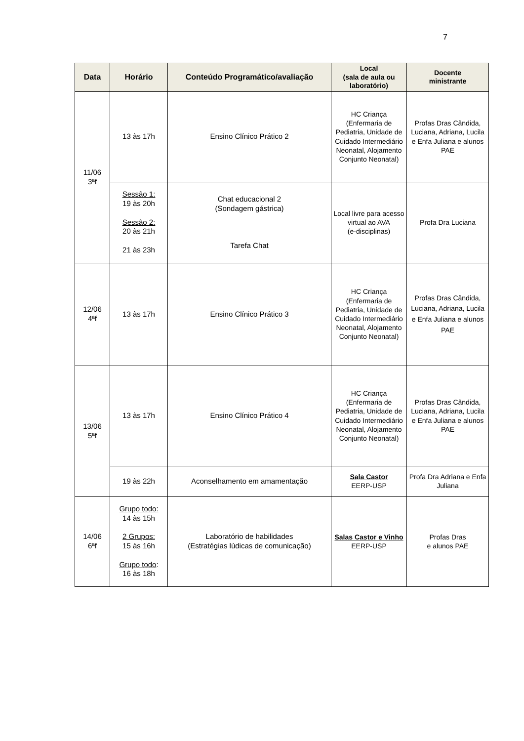7
| Data | Horário | Conteúdo Programático/avaliação | Local (sala de aula ou laboratório) | Docente ministrante |
| --- | --- | --- | --- | --- |
| 11/06 3ªf | 13 às 17h | Ensino Clínico Prático 2 | HC Criança (Enfermaria de Pediatria, Unidade de Cuidado Intermediário Neonatal, Alojamento Conjunto Neonatal) | Profas Dras Cândida, Luciana, Adriana, Lucila e Enfa Juliana e alunos PAE |
| | Sessão 1: 19 às 20h Sessão 2: 20 às 21h 21 às 23h | Chat educacional 2 (Sondagem gástrica) Tarefa Chat | Local livre para acesso virtual ao AVA (e-disciplinas) | Profa Dra Luciana |
| 12/06 4ªf | 13 às 17h | Ensino Clínico Prático 3 | HC Criança (Enfermaria de Pediatria, Unidade de Cuidado Intermediário Neonatal, Alojamento Conjunto Neonatal) | Profas Dras Cândida, Luciana, Adriana, Lucila e Enfa Juliana e alunos PAE |
| 13/06 5ªf | 13 às 17h | Ensino Clínico Prático 4 | HC Criança (Enfermaria de Pediatria, Unidade de Cuidado Intermediário Neonatal, Alojamento Conjunto Neonatal) | Profas Dras Cândida, Luciana, Adriana, Lucila e Enfa Juliana e alunos PAE |
| | 19 às 22h | Aconselhamento em amamentação | Sala Castor EERP-USP | Profa Dra Adriana e Enfa Juliana |
| 14/06 6ªf | Grupo todo: 14 às 15h 2 Grupos: 15 às 16h Grupo todo : 16 às 18h | Laboratório de habilidades (Estratégias lúdicas de comunicação) | Salas Castor e Vinho EERP-USP | Profas Dras e alunos PAE |